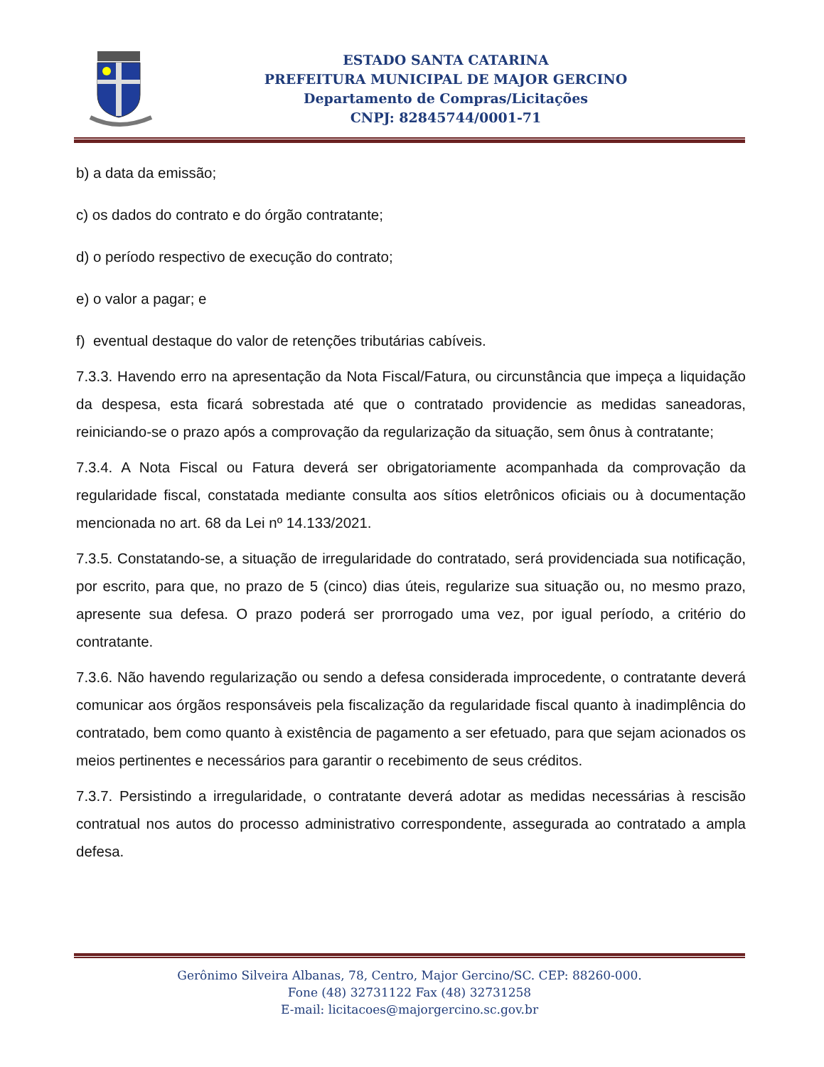ESTADO SANTA CATARINA
PREFEITURA MUNICIPAL DE MAJOR GERCINO
Departamento de Compras/Licitações
CNPJ: 82845744/0001-71
b) a data da emissão;
c) os dados do contrato e do órgão contratante;
d) o período respectivo de execução do contrato;
e) o valor a pagar; e
f) eventual destaque do valor de retenções tributárias cabíveis.
7.3.3. Havendo erro na apresentação da Nota Fiscal/Fatura, ou circunstância que impeça a liquidação da despesa, esta ficará sobrestada até que o contratado providencie as medidas saneadoras, reiniciando-se o prazo após a comprovação da regularização da situação, sem ônus à contratante;
7.3.4. A Nota Fiscal ou Fatura deverá ser obrigatoriamente acompanhada da comprovação da regularidade fiscal, constatada mediante consulta aos sítios eletrônicos oficiais ou à documentação mencionada no art. 68 da Lei nº 14.133/2021.
7.3.5. Constatando-se, a situação de irregularidade do contratado, será providenciada sua notificação, por escrito, para que, no prazo de 5 (cinco) dias úteis, regularize sua situação ou, no mesmo prazo, apresente sua defesa. O prazo poderá ser prorrogado uma vez, por igual período, a critério do contratante.
7.3.6. Não havendo regularização ou sendo a defesa considerada improcedente, o contratante deverá comunicar aos órgãos responsáveis pela fiscalização da regularidade fiscal quanto à inadimplência do contratado, bem como quanto à existência de pagamento a ser efetuado, para que sejam acionados os meios pertinentes e necessários para garantir o recebimento de seus créditos.
7.3.7. Persistindo a irregularidade, o contratante deverá adotar as medidas necessárias à rescisão contratual nos autos do processo administrativo correspondente, assegurada ao contratado a ampla defesa.
Gerônimo Silveira Albanas, 78, Centro, Major Gercino/SC. CEP: 88260-000.
Fone (48) 32731122 Fax (48) 32731258
E-mail: licitacoes@majorgercino.sc.gov.br